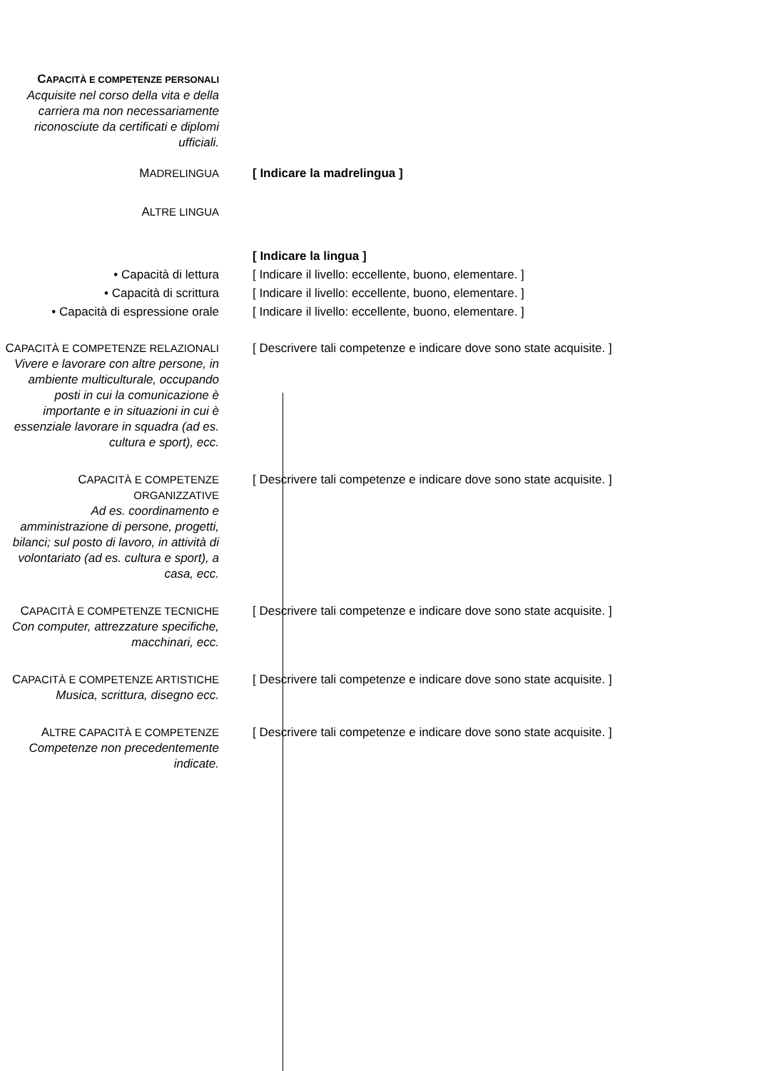CAPACITÀ E COMPETENZE PERSONALI
Acquisite nel corso della vita e della carriera ma non necessariamente riconosciute da certificati e diplomi ufficiali.
MADRELINGUA [ Indicare la madrelingua ]
ALTRE LINGUA
[ Indicare la lingua ]
• Capacità di lettura [ Indicare il livello: eccellente, buono, elementare. ]
• Capacità di scrittura [ Indicare il livello: eccellente, buono, elementare. ]
• Capacità di espressione orale
[ Indicare il livello: eccellente, buono, elementare. ]
CAPACITÀ E COMPETENZE RELAZIONALI
Vivere e lavorare con altre persone, in ambiente multiculturale, occupando posti in cui la comunicazione è importante e in situazioni in cui è essenziale lavorare in squadra (ad es. cultura e sport), ecc.
[ Descrivere tali competenze e indicare dove sono state acquisite. ]
CAPACITÀ E COMPETENZE ORGANIZZATIVE
Ad es. coordinamento e amministrazione di persone, progetti, bilanci; sul posto di lavoro, in attività di volontariato (ad es. cultura e sport), a casa, ecc.
[ Descrivere tali competenze e indicare dove sono state acquisite. ]
CAPACITÀ E COMPETENZE TECNICHE
Con computer, attrezzature specifiche, macchinari, ecc.
[ Descrivere tali competenze e indicare dove sono state acquisite. ]
CAPACITÀ E COMPETENZE ARTISTICHE
Musica, scrittura, disegno ecc.
[ Descrivere tali competenze e indicare dove sono state acquisite. ]
ALTRE CAPACITÀ E COMPETENZE
Competenze non precedentemente indicate.
[ Descrivere tali competenze e indicare dove sono state acquisite. ]